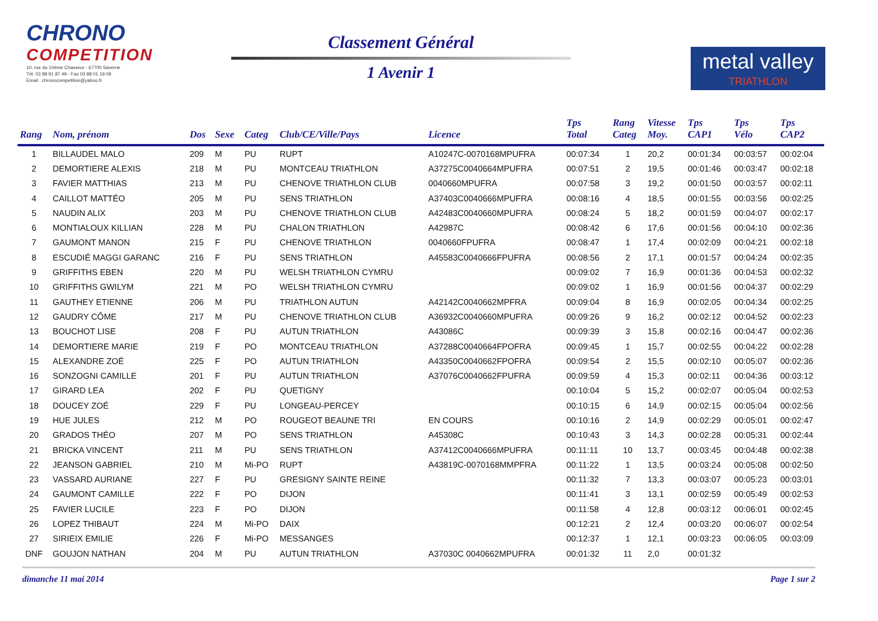CHRONO
COMPETITION
10, rue du 10ème Chasseur - 67700 Saverne
Tél. 03 88 91 87 49 - Fax 03 88 01 19 09
Email : chronocompetition@yahoo.fr
Classement Général
1 Avenir 1
metal valley
TRIATHLON
| Rang | Nom, prénom | Dos | Sexe | Categ | Club/CE/Ville/Pays | Licence | Tps Total | Rang Categ | Vitesse Moy. | Tps CAP1 | Tps Vélo | Tps CAP2 |
| --- | --- | --- | --- | --- | --- | --- | --- | --- | --- | --- | --- | --- |
| 1 | BILLAUDEL MALO | 209 | M | PU | RUPT | A10247C-0070168MPUFRA | 00:07:34 | 1 | 20,2 | 00:01:34 | 00:03:57 | 00:02:04 |
| 2 | DEMORTIERE ALEXIS | 218 | M | PU | MONTCEAU TRIATHLON | A37275C0040664MPUFRA | 00:07:51 | 2 | 19,5 | 00:01:46 | 00:03:47 | 00:02:18 |
| 3 | FAVIER MATTHIAS | 213 | M | PU | CHENOVE TRIATHLON CLUB | 0040660MPUFRA | 00:07:58 | 3 | 19,2 | 00:01:50 | 00:03:57 | 00:02:11 |
| 4 | CAILLOT MATTÉO | 205 | M | PU | SENS TRIATHLON | A37403C0040666MPUFRA | 00:08:16 | 4 | 18,5 | 00:01:55 | 00:03:56 | 00:02:25 |
| 5 | NAUDIN ALIX | 203 | M | PU | CHENOVE TRIATHLON CLUB | A42483C0040660MPUFRA | 00:08:24 | 5 | 18,2 | 00:01:59 | 00:04:07 | 00:02:17 |
| 6 | MONTIALOUX KILLIAN | 228 | M | PU | CHALON TRIATHLON | A42987C | 00:08:42 | 6 | 17,6 | 00:01:56 | 00:04:10 | 00:02:36 |
| 7 | GAUMONT MANON | 215 | F | PU | CHENOVE TRIATHLON | 0040660FPUFRA | 00:08:47 | 1 | 17,4 | 00:02:09 | 00:04:21 | 00:02:18 |
| 8 | ESCUDIÉ MAGGI GARANC | 216 | F | PU | SENS TRIATHLON | A45583C0040666FPUFRA | 00:08:56 | 2 | 17,1 | 00:01:57 | 00:04:24 | 00:02:35 |
| 9 | GRIFFITHS EBEN | 220 | M | PU | WELSH TRIATHLON CYMRU | | 00:09:02 | 7 | 16,9 | 00:01:36 | 00:04:53 | 00:02:32 |
| 10 | GRIFFITHS GWILYM | 221 | M | PO | WELSH TRIATHLON CYMRU | | 00:09:02 | 1 | 16,9 | 00:01:56 | 00:04:37 | 00:02:29 |
| 11 | GAUTHEY ETIENNE | 206 | M | PU | TRIATHLON AUTUN | A42142C0040662MPFRA | 00:09:04 | 8 | 16,9 | 00:02:05 | 00:04:34 | 00:02:25 |
| 12 | GAUDRY CÔME | 217 | M | PU | CHENOVE TRIATHLON CLUB | A36932C0040660MPUFRA | 00:09:26 | 9 | 16,2 | 00:02:12 | 00:04:52 | 00:02:23 |
| 13 | BOUCHOT LISE | 208 | F | PU | AUTUN TRIATHLON | A43086C | 00:09:39 | 3 | 15,8 | 00:02:16 | 00:04:47 | 00:02:36 |
| 14 | DEMORTIERE MARIE | 219 | F | PO | MONTCEAU TRIATHLON | A37288C0040664FPOFRA | 00:09:45 | 1 | 15,7 | 00:02:55 | 00:04:22 | 00:02:28 |
| 15 | ALEXANDRE ZOÉ | 225 | F | PO | AUTUN TRIATHLON | A43350C0040662FPOFRA | 00:09:54 | 2 | 15,5 | 00:02:10 | 00:05:07 | 00:02:36 |
| 16 | SONZOGNI CAMILLE | 201 | F | PU | AUTUN TRIATHLON | A37076C0040662FPUFRA | 00:09:59 | 4 | 15,3 | 00:02:11 | 00:04:36 | 00:03:12 |
| 17 | GIRARD LEA | 202 | F | PU | QUETIGNY | | 00:10:04 | 5 | 15,2 | 00:02:07 | 00:05:04 | 00:02:53 |
| 18 | DOUCEY ZOÉ | 229 | F | PU | LONGEAU-PERCEY | | 00:10:15 | 6 | 14,9 | 00:02:15 | 00:05:04 | 00:02:56 |
| 19 | HUE JULES | 212 | M | PO | ROUGEOT BEAUNE TRI | EN COURS | 00:10:16 | 2 | 14,9 | 00:02:29 | 00:05:01 | 00:02:47 |
| 20 | GRADOS THÉO | 207 | M | PO | SENS TRIATHLON | A45308C | 00:10:43 | 3 | 14,3 | 00:02:28 | 00:05:31 | 00:02:44 |
| 21 | BRICKA VINCENT | 211 | M | PU | SENS TRIATHLON | A37412C0040666MPUFRA | 00:11:11 | 10 | 13,7 | 00:03:45 | 00:04:48 | 00:02:38 |
| 22 | JEANSON GABRIEL | 210 | M | Mi-PO | RUPT | A43819C-0070168MMPFRA | 00:11:22 | 1 | 13,5 | 00:03:24 | 00:05:08 | 00:02:50 |
| 23 | VASSARD AURIANE | 227 | F | PU | GRESIGNY SAINTE REINE | | 00:11:32 | 7 | 13,3 | 00:03:07 | 00:05:23 | 00:03:01 |
| 24 | GAUMONT CAMILLE | 222 | F | PO | DIJON | | 00:11:41 | 3 | 13,1 | 00:02:59 | 00:05:49 | 00:02:53 |
| 25 | FAVIER LUCILE | 223 | F | PO | DIJON | | 00:11:58 | 4 | 12,8 | 00:03:12 | 00:06:01 | 00:02:45 |
| 26 | LOPEZ THIBAUT | 224 | M | Mi-PO | DAIX | | 00:12:21 | 2 | 12,4 | 00:03:20 | 00:06:07 | 00:02:54 |
| 27 | SIRIEIX EMILIE | 226 | F | Mi-PO | MESSANGES | | 00:12:37 | 1 | 12,1 | 00:03:23 | 00:06:05 | 00:03:09 |
| DNF | GOUJON NATHAN | 204 | M | PU | AUTUN TRIATHLON | A37030C 0040662MPUFRA | 00:01:32 | 11 | 2,0 | 00:01:32 | | |
dimanche 11 mai 2014 Page 1 sur 2